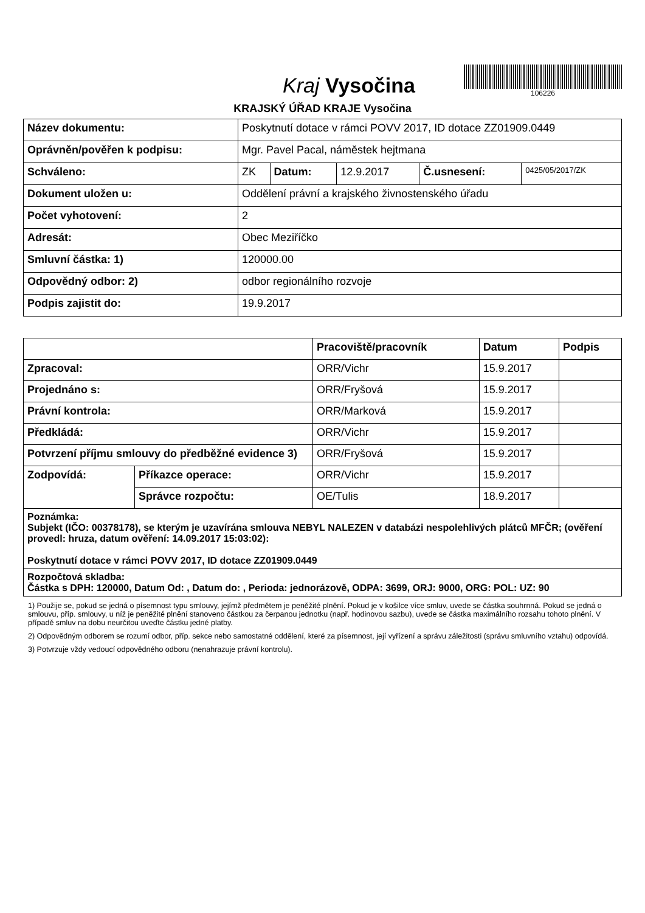Kraj Vysočina
106226
KRAJSKÝ ÚŘAD KRAJE Vysočina
| Název dokumentu: | Poskytnutí dotace v rámci POVV 2017, ID dotace ZZ01909.0449 | | | | |
| Oprávněn/pověřen k podpisu: | Mgr. Pavel Pacal, náměstek hejtmana | | | | |
| Schváleno: | ZK | Datum: | 12.9.2017 | Č.usnesení: | 0425/05/2017/ZK |
| Dokument uložen u: | Oddělení právní a krajského živnostenského úřadu | | | | |
| Počet vyhotovení: | 2 | | | | |
| Adresát: | Obec Meziříčko | | | | |
| Smluvní částka: 1) | 120000.00 | | | | |
| Odpovědný odbor: 2) | odbor regionálního rozvoje | | | | |
| Podpis zajistit do: | 19.9.2017 | | | | |
| | | Pracoviště/pracovník | Datum | Podpis |
| Zpracoval: | | ORR/Vichr | 15.9.2017 | |
| Projednáno s: | | ORR/Fryšová | 15.9.2017 | |
| Právní kontrola: | | ORR/Marková | 15.9.2017 | |
| Předkládá: | | ORR/Vichr | 15.9.2017 | |
| Potvrzení příjmu smlouvy do předběžné evidence 3) | | ORR/Fryšová | 15.9.2017 | |
| Zodpovídá: | Příkazce operace: | ORR/Vichr | 15.9.2017 | |
| | Správce rozpočtu: | OE/Tulis | 18.9.2017 | |
| Poznámka: Subjekt (IČO: 00378178), se kterým je uzavírána smlouva NEBYL NALEZEN v databázi nespolehlivých plátců MFČR; (ověření provedl: hruza, datum ověření: 14.09.2017 15:03:02): Poskytnutí dotace v rámci POVV 2017, ID dotace ZZ01909.0449 | | | | |
| Rozpočtová skladba: Částka s DPH: 120000, Datum Od: , Datum do: , Perioda: jednorázově, ODPA: 3699, ORJ: 9000, ORG: POL: UZ: 90 | | | | |
1) Použije se, pokud se jedná o písemnost typu smlouvy, jejímž předmětem je peněžité plnění. Pokud je v košilce více smluv, uvede se částka souhrnná. Pokud se jedná o smlouvu, příp. smlouvy, u níž je peněžité plnění stanoveno částkou za čerpanou jednotku (např. hodinovou sazbu), uvede se částka maximálního rozsahu tohoto plnění. V případě smluv na dobu neurčitou uveďte částku jedné platby.
2) Odpovědným odborem se rozumí odbor, příp. sekce nebo samostatné oddělení, které za písemnost, její vyřízení a správu záležitosti (správu smluvního vztahu) odpovídá.
3) Potvrzuje vždy vedoucí odpovědného odboru (nenahrazuje právní kontrolu).